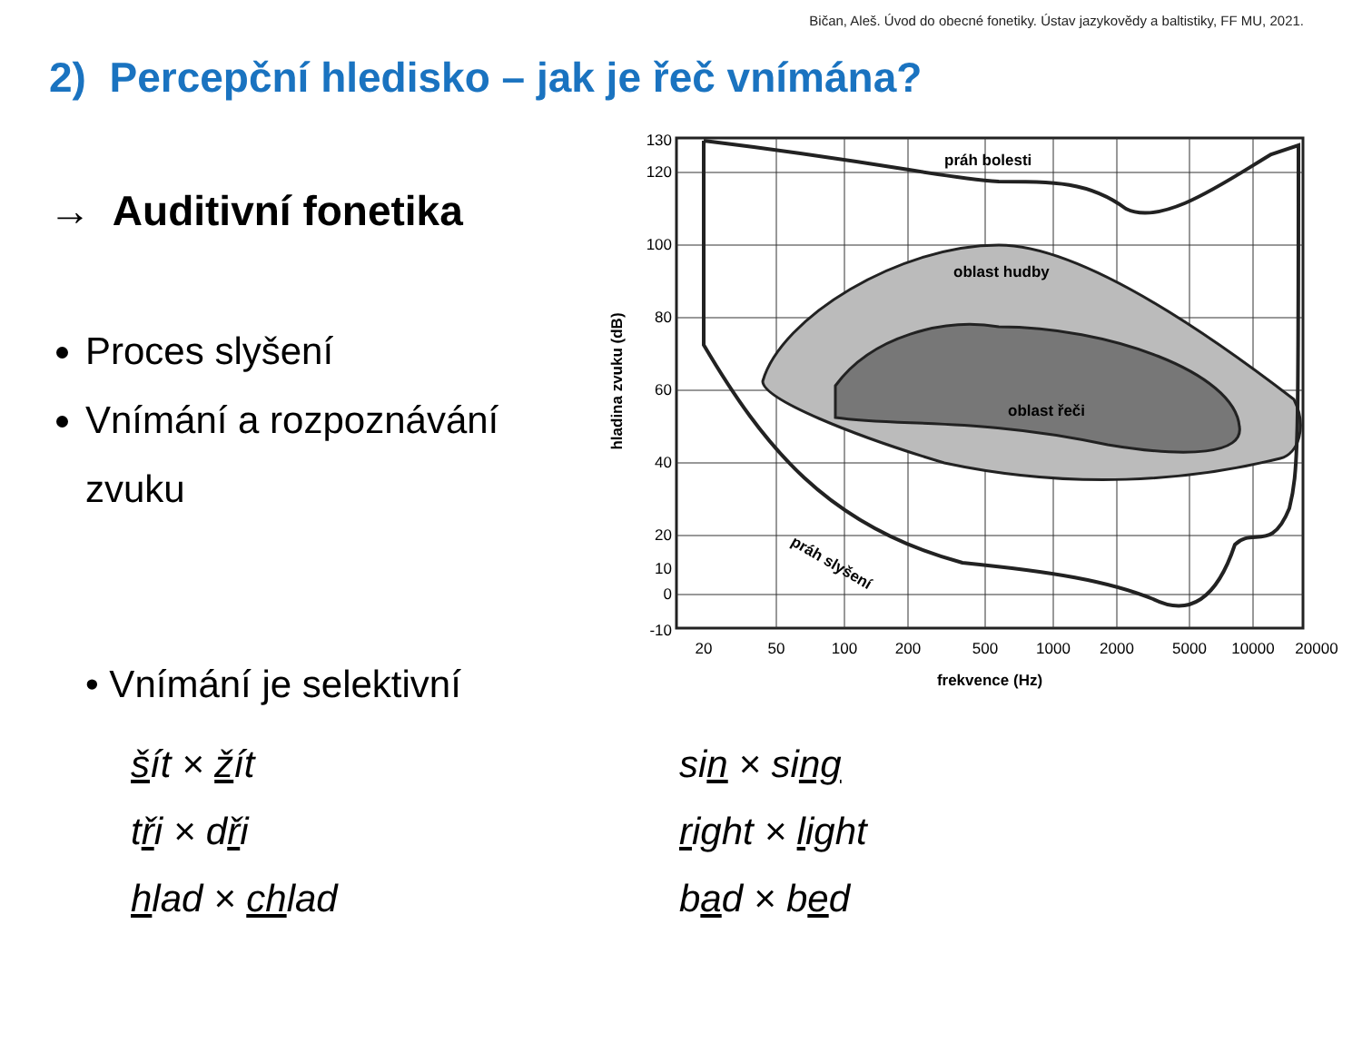Bičan, Aleš. Úvod do obecné fonetiky. Ústav jazykovědy a baltistiky, FF MU, 2021.
2) Percepční hledisko – jak je řeč vnímána?
→ Auditivní fonetika
Proces slyšení
Vnímání a rozpoznávání zvuku
• Vnímání je selektivní
šít × žít
tři × dři
hlad × chlad
sin × sing
right × light
bad × bed
práh bolesti
oblast hudby
oblast řeči
práh slyšení
130
120
100
80
60
40
20
10
0
-10
20
50
100
200
500
1000
2000
5000
10000
20000
frekvence (Hz)
hladina zvuku (dB)